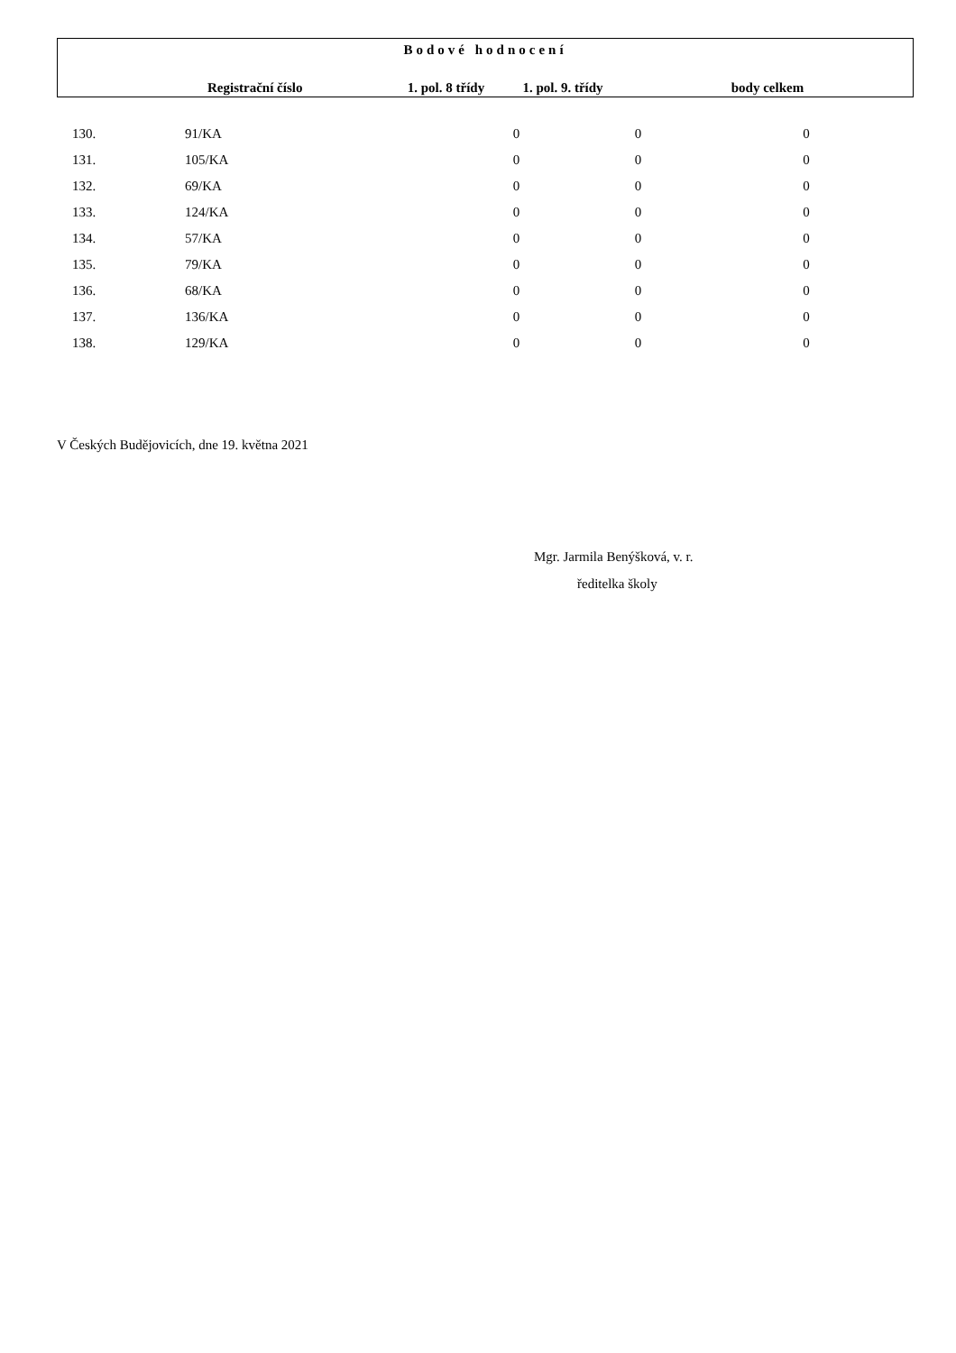| Bodové hodnocení | | | | |
| --- | --- | --- | --- | --- |
| | Registrační číslo | 1. pol. 8 třídy | 1. pol. 9. třídy | body celkem |
| 130. | 91/KA | 0 | 0 | 0 |
| 131. | 105/KA | 0 | 0 | 0 |
| 132. | 69/KA | 0 | 0 | 0 |
| 133. | 124/KA | 0 | 0 | 0 |
| 134. | 57/KA | 0 | 0 | 0 |
| 135. | 79/KA | 0 | 0 | 0 |
| 136. | 68/KA | 0 | 0 | 0 |
| 137. | 136/KA | 0 | 0 | 0 |
| 138. | 129/KA | 0 | 0 | 0 |
V Českých Budějovicích, dne 19. května 2021
Mgr. Jarmila Benýšková, v. r.
ředitelka školy